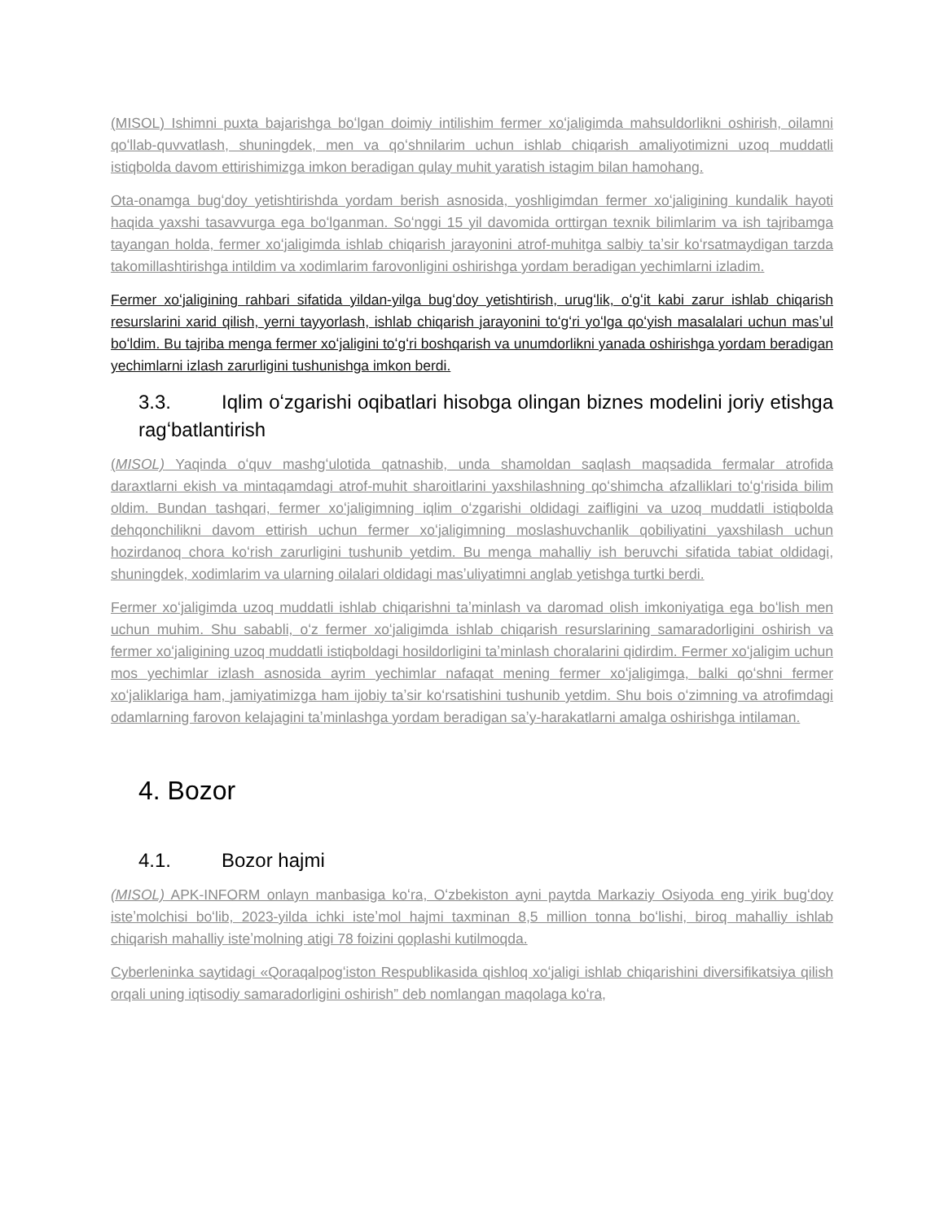(MISOL) Ishimni puxta bajarishga boʻlgan doimiy intilishim fermer xoʻjaligimda mahsuldorlikni oshirish, oilamni qoʻllab-quvvatlash, shuningdek, men va qoʻshnilarim uchun ishlab chiqarish amaliyotimizni uzoq muddatli istiqbolda davom ettirishimizga imkon beradigan qulay muhit yaratish istagim bilan hamohang.
Ota-onamga bugʻdoy yetishtirishda yordam berish asnosida, yoshligimdan fermer xoʻjaligining kundalik hayoti haqida yaxshi tasavvurga ega boʻlganman. Soʻnggi 15 yil davomida orttirgan texnik bilimlarim va ish tajribamga tayangan holda, fermer xoʻjaligimda ishlab chiqarish jarayonini atrof-muhitga salbiy taʼsir koʻrsatmaydigan tarzda takomillashtirishga intildim va xodimlarim farovonligini oshirishga yordam beradigan yechimlarni izladim.
Fermer xoʻjaligining rahbari sifatida yildan-yilga bugʻdoy yetishtirish, urugʻlik, oʻgʻit kabi zarur ishlab chiqarish resurslarini xarid qilish, yerni tayyorlash, ishlab chiqarish jarayonini toʻgʻri yoʻlga qoʻyish masalalari uchun masʼul boʻldim. Bu tajriba menga fermer xoʻjaligini toʻgʻri boshqarish va unumdorlikni yanada oshirishga yordam beradigan yechimlarni izlash zarurligini tushunishga imkon berdi.
3.3. Iqlim oʻzgarishi oqibatlari hisobga olingan biznes modelini joriy etishga ragʻbatlantirish
(MISOL) Yaqinda oʻquv mashgʻulotida qatnashib, unda shamoldan saqlash maqsadida fermalar atrofida daraxtlarni ekish va mintaqamdagi atrof-muhit sharoitlarini yaxshilashning qoʻshimcha afzalliklari toʻgʻrisida bilim oldim. Bundan tashqari, fermer xoʻjaligimning iqlim oʻzgarishi oldidagi zaifligini va uzoq muddatli istiqbolda dehqonchilikni davom ettirish uchun fermer xoʻjaligimning moslashuvchanlik qobiliyatini yaxshilash uchun hozirdanoq chora koʻrish zarurligini tushunib yetdim. Bu menga mahalliy ish beruvchi sifatida tabiat oldidagi, shuningdek, xodimlarim va ularning oilalari oldidagi masʼuliyatimni anglab yetishga turtki berdi.
Fermer xoʻjaligimda uzoq muddatli ishlab chiqarishni taʼminlash va daromad olish imkoniyatiga ega boʻlish men uchun muhim. Shu sababli, oʻz fermer xoʻjaligimda ishlab chiqarish resurslarining samaradorligini oshirish va fermer xoʻjaligining uzoq muddatli istiqboldagi hosildorligini taʼminlash choralarini qidirdim. Fermer xoʻjaligim uchun mos yechimlar izlash asnosida ayrim yechimlar nafaqat mening fermer xoʻjaligimga, balki qoʻshni fermer xoʻjaliklariga ham, jamiyatimizga ham ijobiy taʼsir koʻrsatishini tushunib yetdim. Shu bois oʻzimning va atrofimdagi odamlarning farovon kelajagini taʼminlashga yordam beradigan saʼy-harakatlarni amalga oshirishga intilaman.
4. Bozor
4.1. Bozor hajmi
(MISOL) APK-INFORM onlayn manbasiga koʻra, Oʻzbekiston ayni paytda Markaziy Osiyoda eng yirik bugʻdoy isteʼmolchisi boʻlib, 2023-yilda ichki isteʼmol hajmi taxminan 8,5 million tonna boʻlishi, biroq mahalliy ishlab chiqarish mahalliy isteʼmolning atigi 78 foizini qoplashi kutilmoqda.
Cyberleninka saytidagi «Qoraqalpogʻiston Respublikasida qishloq xoʻjaligi ishlab chiqarishini diversifikatsiya qilish orqali uning iqtisodiy samaradorligini oshirish” deb nomlangan maqolaga koʻra,